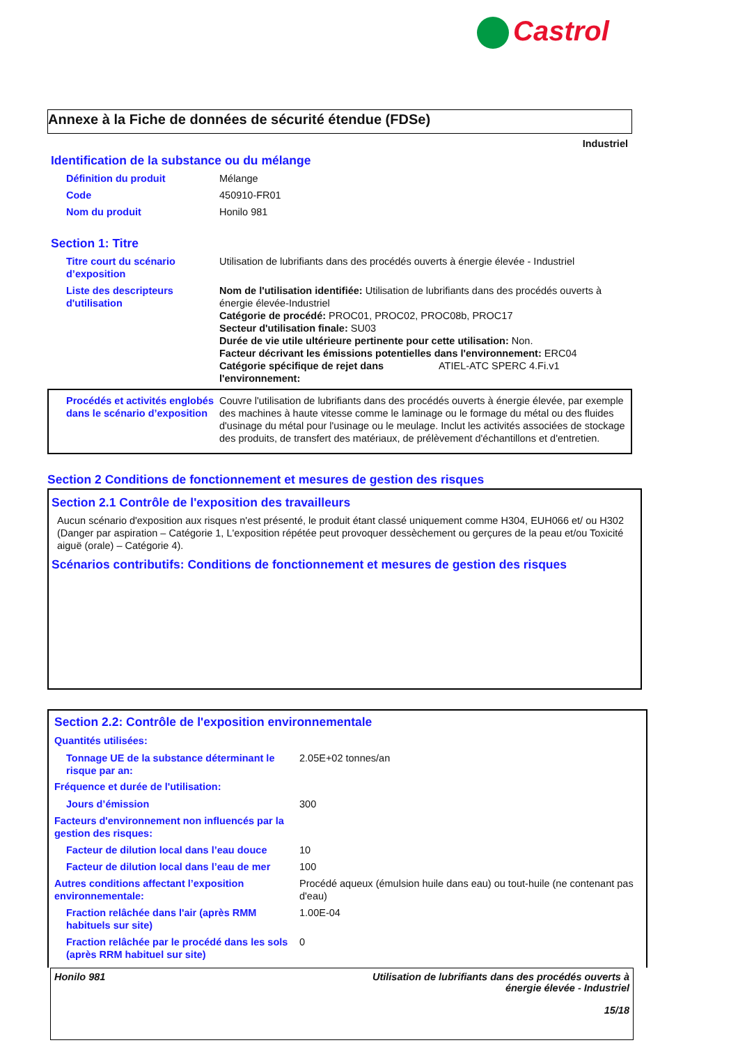Castrol
Annexe à la Fiche de données de sécurité étendue (FDSe)
Industriel
Identification de la substance ou du mélange
Définition du produit Mélange
Code 450910-FR01
Nom du produit Honilo 981
Section 1: Titre
Titre court du scénario d’exposition
Utilisation de lubrifiants dans des procédés ouverts à énergie élevée - Industriel
Liste des descripteurs d'utilisation
Nom de l'utilisation identifiée: Utilisation de lubrifiants dans des procédés ouverts à énergie élevée-Industriel
Catégorie de procédé: PROC01, PROC02, PROC08b, PROC17
Secteur d'utilisation finale: SU03
Durée de vie utile ultérieure pertinente pour cette utilisation: Non.
Facteur décrivant les émissions potentielles dans l'environnement: ERC04
Catégorie spécifique de rejet dans l'environnement: ATIEL-ATC SPERC 4.Fi.v1
Procédés et activités englobés dans le scénario d’exposition
Couvre l'utilisation de lubrifiants dans des procédés ouverts à énergie élevée, par exemple des machines à haute vitesse comme le laminage ou le formage du métal ou des fluides d'usinage du métal pour l'usinage ou le meulage. Inclut les activités associées de stockage des produits, de transfert des matériaux, de prélèvement d'échantillons et d'entretien.
Section 2 Conditions de fonctionnement et mesures de gestion des risques
Section 2.1 Contrôle de l'exposition des travailleurs
Aucun scénario d'exposition aux risques n'est présenté, le produit étant classé uniquement comme H304, EUH066 et/ ou H302 (Danger par aspiration – Catégorie 1, L'exposition répétée peut provoquer dessèchement ou gerçures de la peau et/ou Toxicité aiguë (orale) – Catégorie 4).
Scénarios contributifs: Conditions de fonctionnement et mesures de gestion des risques
Section 2.2: Contrôle de l'exposition environnementale
Quantités utilisées:
Tonnage UE de la substance déterminant le risque par an:
2.05E+02 tonnes/an
Fréquence et durée de l'utilisation:
Jours d’émission 300
Facteurs d'environnement non influencés par la gestion des risques:
Facteur de dilution local dans l’eau douce
10
Facteur de dilution local dans l’eau de mer
100
Autres conditions affectant l’exposition environnementale:
Procédé aqueux (émulsion huile dans eau) ou tout-huile (ne contenant pas d'eau)
Fraction relâchée dans l'air (après RMM habituels sur site)
1.00E-04
Fraction relâchée par le procédé dans les sols (après RRM habituel sur site)
0
Honilo 981 Utilisation de lubrifiants dans des procédés ouverts à
énergie élevée - Industriel
15/18